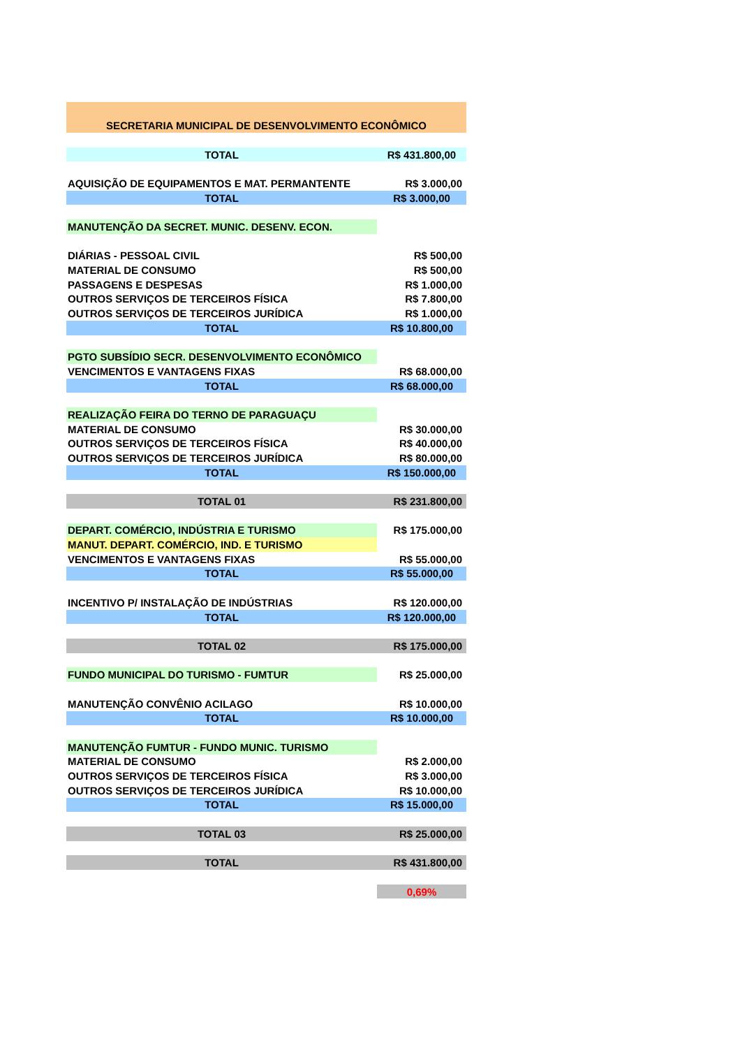| SECRETARIA MUNICIPAL DE DESENVOLVIMENTO ECONÔMICO | |
| TOTAL | R$ 431.800,00 |
| AQUISIÇÃO DE EQUIPAMENTOS E MAT. PERMANTENTE | R$ 3.000,00 |
| TOTAL | R$ 3.000,00 |
| MANUTENÇÃO DA SECRET. MUNIC. DESENV. ECON. | |
| DIÁRIAS - PESSOAL CIVIL | R$ 500,00 |
| MATERIAL DE CONSUMO | R$ 500,00 |
| PASSAGENS E DESPESAS | R$ 1.000,00 |
| OUTROS SERVIÇOS DE TERCEIROS FÍSICA | R$ 7.800,00 |
| OUTROS SERVIÇOS DE TERCEIROS JURÍDICA | R$ 1.000,00 |
| TOTAL | R$ 10.800,00 |
| PGTO SUBSÍDIO SECR. DESENVOLVIMENTO ECONÔMICO | |
| VENCIMENTOS E VANTAGENS FIXAS | R$ 68.000,00 |
| TOTAL | R$ 68.000,00 |
| REALIZAÇÃO FEIRA DO TERNO DE PARAGUAÇU | |
| MATERIAL DE CONSUMO | R$ 30.000,00 |
| OUTROS SERVIÇOS DE TERCEIROS FÍSICA | R$ 40.000,00 |
| OUTROS SERVIÇOS DE TERCEIROS JURÍDICA | R$ 80.000,00 |
| TOTAL | R$ 150.000,00 |
| TOTAL 01 | R$ 231.800,00 |
| DEPART. COMÉRCIO, INDÚSTRIA E TURISMO | R$ 175.000,00 |
| MANUT. DEPART. COMÉRCIO, IND. E TURISMO | |
| VENCIMENTOS E VANTAGENS FIXAS | R$ 55.000,00 |
| TOTAL | R$ 55.000,00 |
| INCENTIVO P/ INSTALAÇÃO DE INDÚSTRIAS | R$ 120.000,00 |
| TOTAL | R$ 120.000,00 |
| TOTAL 02 | R$ 175.000,00 |
| FUNDO MUNICIPAL DO TURISMO - FUMTUR | R$ 25.000,00 |
| MANUTENÇÃO CONVÊNIO ACILAGO | R$ 10.000,00 |
| TOTAL | R$ 10.000,00 |
| MANUTENÇÃO FUMTUR - FUNDO MUNIC. TURISMO | |
| MATERIAL DE CONSUMO | R$ 2.000,00 |
| OUTROS SERVIÇOS DE TERCEIROS FÍSICA | R$ 3.000,00 |
| OUTROS SERVIÇOS DE TERCEIROS JURÍDICA | R$ 10.000,00 |
| TOTAL | R$ 15.000,00 |
| TOTAL 03 | R$ 25.000,00 |
| TOTAL | R$ 431.800,00 |
| | 0,69% |